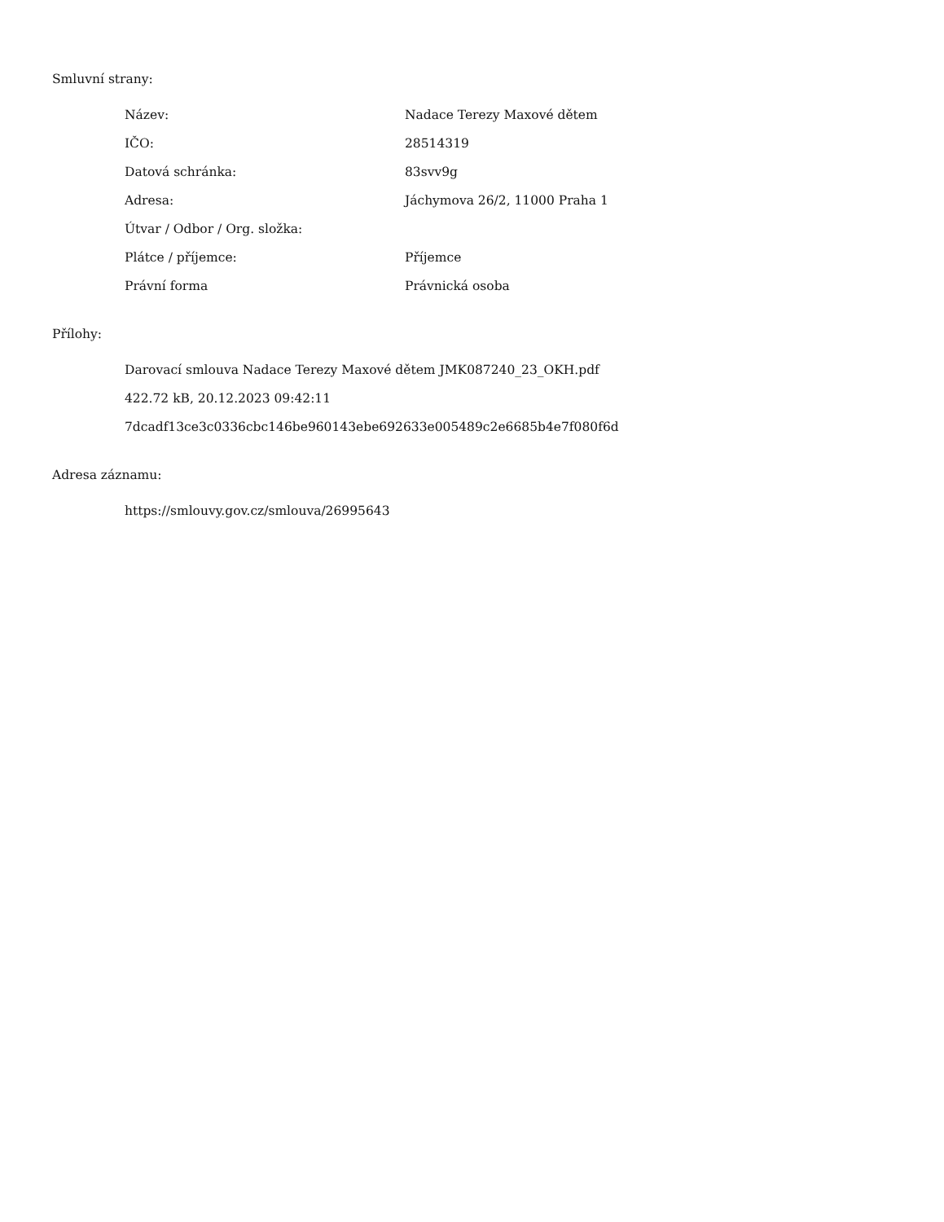Smluvní strany:
| Název: | Nadace Terezy Maxové dětem |
| IČO: | 28514319 |
| Datová schránka: | 83svv9g |
| Adresa: | Jáchymova 26/2, 11000 Praha 1 |
| Útvar / Odbor / Org. složka: | |
| Plátce / příjemce: | Příjemce |
| Právní forma | Právnická osoba |
Přílohy:
Darovací smlouva Nadace Terezy Maxové dětem JMK087240_23_OKH.pdf
422.72 kB, 20.12.2023 09:42:11
7dcadf13ce3c0336cbc146be960143ebe692633e005489c2e6685b4e7f080f6d
Adresa záznamu:
https://smlouvy.gov.cz/smlouva/26995643